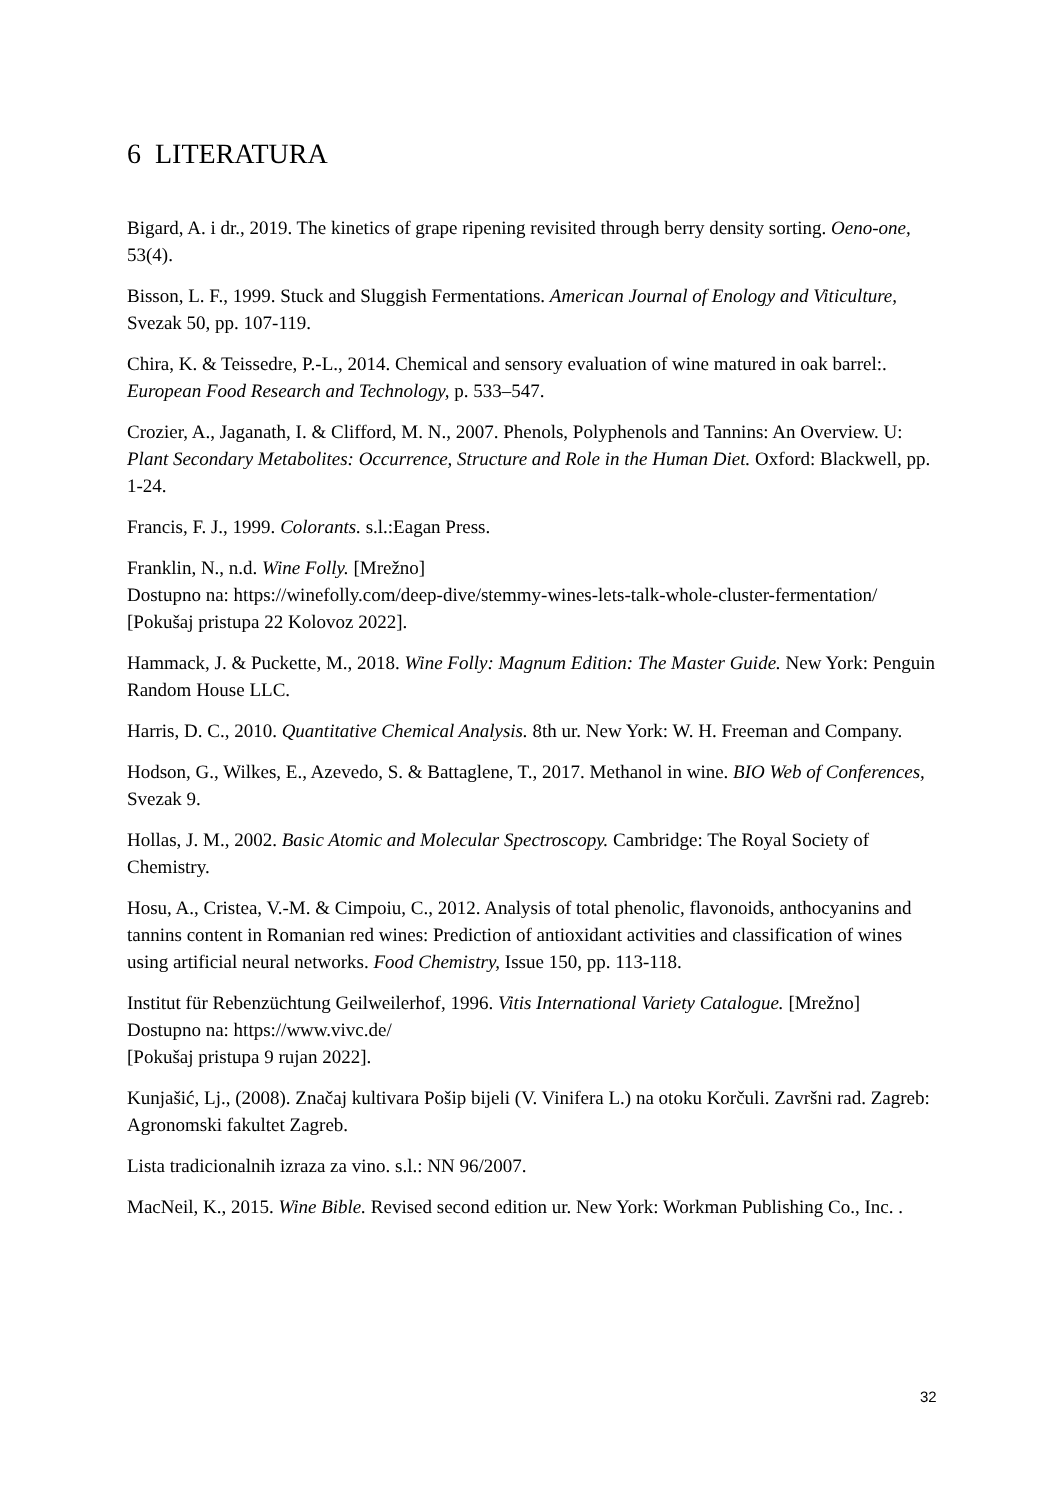6 LITERATURA
Bigard, A. i dr., 2019. The kinetics of grape ripening revisited through berry density sorting. Oeno-one, 53(4).
Bisson, L. F., 1999. Stuck and Sluggish Fermentations. American Journal of Enology and Viticulture, Svezak 50, pp. 107-119.
Chira, K. & Teissedre, P.-L., 2014. Chemical and sensory evaluation of wine matured in oak barrel:. European Food Research and Technology, p. 533–547.
Crozier, A., Jaganath, I. & Clifford, M. N., 2007. Phenols, Polyphenols and Tannins: An Overview. U: Plant Secondary Metabolites: Occurrence, Structure and Role in the Human Diet. Oxford: Blackwell, pp. 1-24.
Francis, F. J., 1999. Colorants. s.l.:Eagan Press.
Franklin, N., n.d. Wine Folly. [Mrežno]
Dostupno na: https://winefolly.com/deep-dive/stemmy-wines-lets-talk-whole-cluster-fermentation/
[Pokušaj pristupa 22 Kolovoz 2022].
Hammack, J. & Puckette, M., 2018. Wine Folly: Magnum Edition: The Master Guide. New York: Penguin Random House LLC.
Harris, D. C., 2010. Quantitative Chemical Analysis. 8th ur. New York: W. H. Freeman and Company.
Hodson, G., Wilkes, E., Azevedo, S. & Battaglene, T., 2017. Methanol in wine. BIO Web of Conferences, Svezak 9.
Hollas, J. M., 2002. Basic Atomic and Molecular Spectroscopy. Cambridge: The Royal Society of Chemistry.
Hosu, A., Cristea, V.-M. & Cimpoiu, C., 2012. Analysis of total phenolic, flavonoids, anthocyanins and tannins content in Romanian red wines: Prediction of antioxidant activities and classification of wines using artificial neural networks. Food Chemistry, Issue 150, pp. 113-118.
Institut für Rebenzüchtung Geilweilerhof, 1996. Vitis International Variety Catalogue. [Mrežno]
Dostupno na: https://www.vivc.de/
[Pokušaj pristupa 9 rujan 2022].
Kunjašić, Lj., (2008). Značaj kultivara Pošip bijeli (V. Vinifera L.) na otoku Korčuli. Završni rad. Zagreb: Agronomski fakultet Zagreb.
Lista tradicionalnih izraza za vino. s.l.: NN 96/2007.
MacNeil, K., 2015. Wine Bible. Revised second edition ur. New York: Workman Publishing Co., Inc. .
32